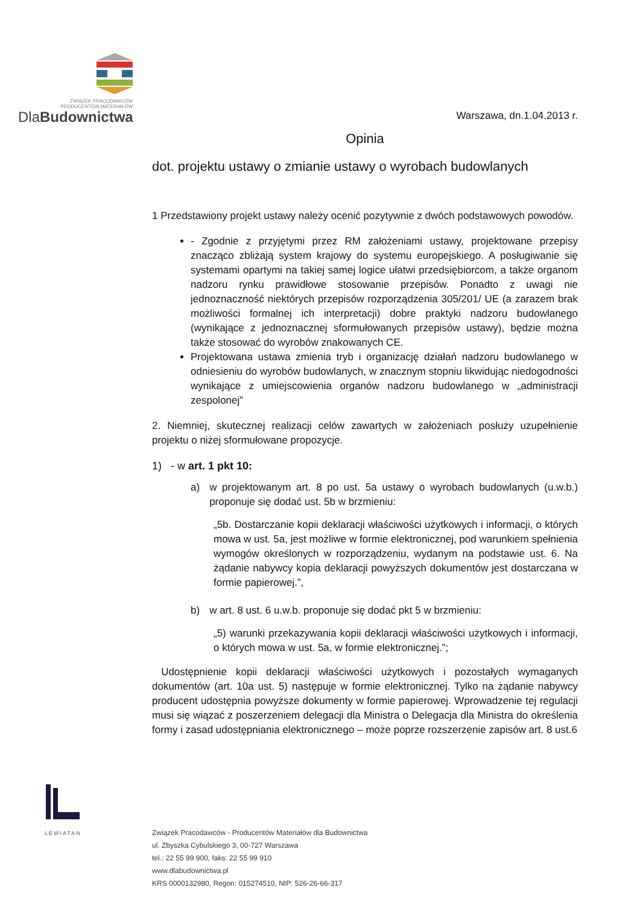ZWIĄZEK PRACODAWCÓW
PRODUCENTÓW MATERIAŁÓW
DlaBudownictwa
Warszawa, dn.1.04.2013 r.
Opinia
dot. projektu ustawy o zmianie ustawy o wyrobach budowlanych
1 Przedstawiony projekt ustawy należy ocenić pozytywnie z dwóch podstawowych powodów.
- Zgodnie z przyjętymi przez RM założeniami ustawy, projektowane przepisy znacząco zbliżają system krajowy do systemu europejskiego. A posługiwanie się systemami opartymi na takiej samej logice ułatwi przedsiębiorcom, a także organom nadzoru rynku prawidłowe stosowanie przepisów. Ponadto z uwagi nie jednoznaczność niektórych przepisów rozporządzenia 305/201/ UE (a zarazem brak możliwości formalnej ich interpretacji) dobre praktyki nadzoru budowlanego (wynikające z jednoznacznej sformułowanych przepisów ustawy), będzie można także stosować do wyrobów znakowanych CE.
Projektowana ustawa zmienia tryb i organizację działań nadzoru budowlanego w odniesieniu do wyrobów budowlanych, w znacznym stopniu likwidując niedogodności wynikające z umiejscowienia organów nadzoru budowlanego w „administracji zespolonej”
2. Niemniej, skutecznej realizacji celów zawartych w założeniach posłuży uzupełnienie projektu o niżej sformułowane propozycje.
1) - w art. 1 pkt 10:
a) w projektowanym art. 8 po ust. 5a ustawy o wyrobach budowlanych (u.w.b.) proponuje się dodać ust. 5b w brzmieniu:
„5b. Dostarczanie kopii deklaracji właściwości użytkowych i informacji, o których mowa w ust. 5a, jest możliwe w formie elektronicznej, pod warunkiem spełnienia wymogów określonych w rozporządzeniu, wydanym na podstawie ust. 6. Na żądanie nabywcy kopia deklaracji powyższych dokumentów jest dostarczana w formie papierowej.”,
b) w art. 8 ust. 6 u.w.b. proponuje się dodać pkt 5 w brzmieniu:
„5) warunki przekazywania kopii deklaracji właściwości użytkowych i informacji, o których mowa w ust. 5a, w formie elektronicznej.”;
Udostępnienie kopii deklaracji właściwości użytkowych i pozostałych wymaganych dokumentów (art. 10a ust. 5) następuje w formie elektronicznej. Tylko na żądanie nabywcy producent udostępnia powyższe dokumenty w formie papierowej. Wprowadzenie tej regulacji musi się wiązać z poszerzeniem delegacji dla Ministra o Delegacja dla Ministra do określenia formy i zasad udostępniania elektronicznego – może poprze rozszerzenie zapisów art. 8 ust.6
LEWIATAN
Związek Pracodawców - Producentów Materiałów dla Budownictwa
ul. Zbyszka Cybulskiego 3, 00-727 Warszawa
tel.: 22 55 99 900, faks: 22 55 99 910
www.dlabudownictwa.pl
KRS 0000132980, Regon: 015274510, NIP: 526-26-66-317